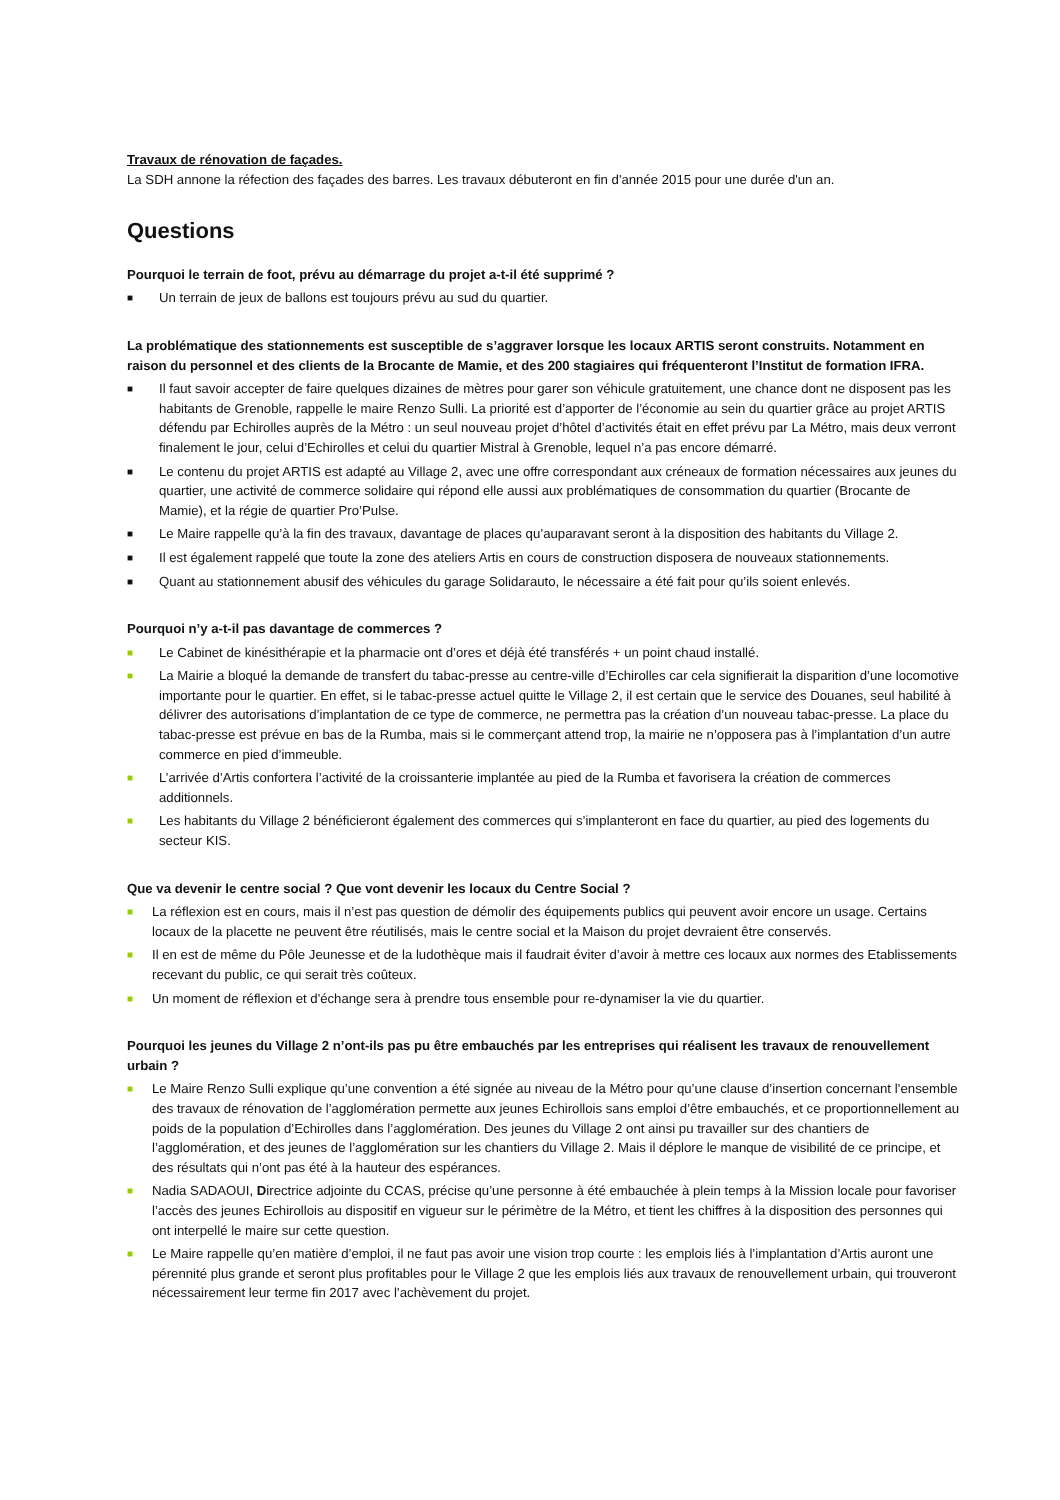Travaux de rénovation de façades.
La SDH annone la réfection des façades des barres. Les travaux débuteront en fin d'année 2015 pour une durée d'un an.
Questions
Pourquoi le terrain de foot, prévu au démarrage du projet a-t-il été supprimé ?
■ Un terrain de jeux de ballons est toujours prévu au sud du quartier.
La problématique des stationnements est susceptible de s’aggraver lorsque les locaux ARTIS seront construits. Notamment en raison du personnel et des clients de la Brocante de Mamie, et des 200 stagiaires qui fréquenteront l’Institut de formation IFRA.
■ Il faut savoir accepter de faire quelques dizaines de mètres pour garer son véhicule gratuitement, une chance dont ne disposent pas les habitants de Grenoble, rappelle le maire Renzo Sulli. La priorité est d’apporter de l’économie au sein du quartier grâce au projet ARTIS défendu par Echirolles auprès de la Métro : un seul nouveau projet d’hôtel d’activités était en effet prévu par La Métro, mais deux verront finalement le jour, celui d’Echirolles et celui du quartier Mistral à Grenoble, lequel n’a pas encore démarré.
■ Le contenu du projet ARTIS est adapté au Village 2, avec une offre correspondant aux créneaux de formation nécessaires aux jeunes du quartier, une activité de commerce solidaire qui répond elle aussi aux problématiques de consommation du quartier (Brocante de Mamie), et la régie de quartier Pro’Pulse.
■ Le Maire rappelle qu’à la fin des travaux, davantage de places qu’auparavant seront à la disposition des habitants du Village 2.
■ Il est également rappelé que toute la zone des ateliers Artis en cours de construction disposera de nouveaux stationnements.
■ Quant au stationnement abusif des véhicules du garage Solidarauto, le nécessaire a été fait pour qu’ils soient enlevés.
Pourquoi n’y a-t-il pas davantage de commerces ?
■ Le Cabinet de kinésithérapie et la pharmacie ont d’ores et déjà été transférés + un point chaud installé.
■ La Mairie a bloqué la demande de transfert du tabac-presse au centre-ville d’Echirolles car cela signifierait la disparition d’une locomotive importante pour le quartier. En effet, si le tabac-presse actuel quitte le Village 2, il est certain que le service des Douanes, seul habilité à délivrer des autorisations d’implantation de ce type de commerce, ne permettra pas la création d’un nouveau tabac-presse. La place du tabac-presse est prévue en bas de la Rumba, mais si le commerçant attend trop, la mairie ne n’opposera pas à l’implantation d’un autre commerce en pied d’immeuble.
■ L’arrivée d’Artis confortera l’activité de la croissanterie implantée au pied de la Rumba et favorisera la création de commerces additionnels.
■ Les habitants du Village 2 bénéficieront également des commerces qui s’implanteront en face du quartier, au pied des logements du secteur KIS.
Que va devenir le centre social ? Que vont devenir les locaux du Centre Social ?
■ La réflexion est en cours, mais il n’est pas question de démolir des équipements publics qui peuvent avoir encore un usage. Certains locaux de la placette ne peuvent être réutilisés, mais le centre social et la Maison du projet devraient être conservés.
■ Il en est de même du Pôle Jeunesse et de la ludothèque mais il faudrait éviter d’avoir à mettre ces locaux aux normes des Etablissements recevant du public, ce qui serait très coûteux.
■ Un moment de réflexion et d'échange sera à prendre tous ensemble pour re-dynamiser la vie du quartier.
Pourquoi les jeunes du Village 2 n’ont-ils pas pu être embauchés par les entreprises qui réalisent les travaux de renouvellement urbain ?
■ Le Maire Renzo Sulli explique qu’une convention a été signée au niveau de la Métro pour qu’une clause d’insertion concernant l’ensemble des travaux de rénovation de l’agglomération permette aux jeunes Echirollois sans emploi d’être embauchés, et ce proportionnellement au poids de la population d’Echirolles dans l’agglomération. Des jeunes du Village 2 ont ainsi pu travailler sur des chantiers de l’agglomération, et des jeunes de l’agglomération sur les chantiers du Village 2. Mais il déplore le manque de visibilité de ce principe, et des résultats qui n’ont pas été à la hauteur des espérances.
■ Nadia SADAOUI, Directrice adjointe du CCAS, précise qu’une personne à été embauchée à plein temps à la Mission locale pour favoriser l’accès des jeunes Echirollois au dispositif en vigueur sur le périmètre de la Métro, et tient les chiffres à la disposition des personnes qui ont interpellé le maire sur cette question.
■ Le Maire rappelle qu’en matière d’emploi, il ne faut pas avoir une vision trop courte : les emplois liés à l’implantation d’Artis auront une pérennité plus grande et seront plus profitables pour le Village 2 que les emplois liés aux travaux de renouvellement urbain, qui trouveront nécessairement leur terme fin 2017 avec l’achèvement du projet.